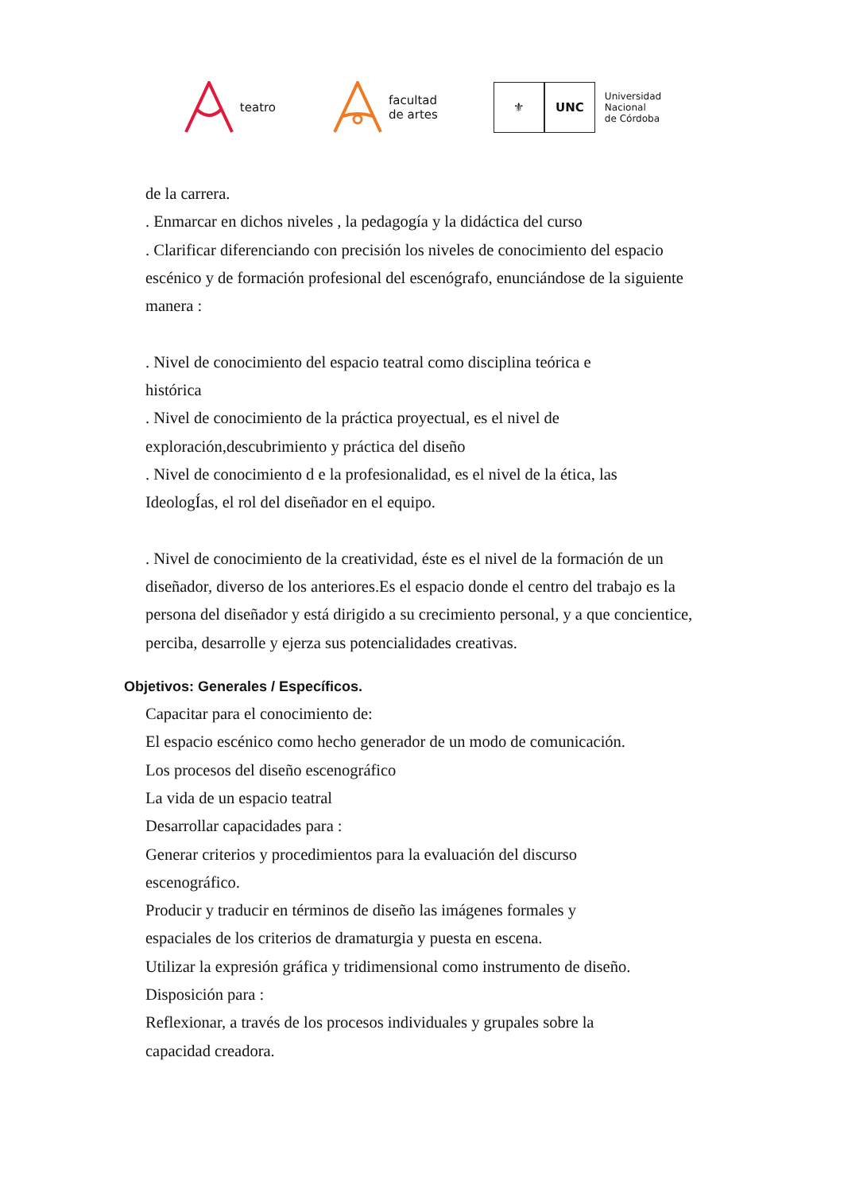teatro
facultad
de artes
⚜ UNC
Universidad
Nacional
de Córdoba
de la carrera.
. Enmarcar en dichos niveles , la pedagogía y la didáctica del curso
. Clarificar diferenciando con precisión los niveles de conocimiento del espacio escénico y de formación profesional del escenógrafo, enunciándose de la siguiente manera :
. Nivel de conocimiento del espacio teatral como disciplina teórica e
histórica
. Nivel de conocimiento de la práctica proyectual, es el nivel de
exploración,descubrimiento y práctica del diseño
. Nivel de conocimiento d e la profesionalidad, es el nivel de la ética, las
IdeologÍas, el rol del diseñador en el equipo.
. Nivel de conocimiento de la creatividad, éste es el nivel de la formación de un diseñador, diverso de los anteriores.Es el espacio donde el centro del trabajo es la persona del diseñador y está dirigido a su crecimiento personal, y a que concientice, perciba, desarrolle y ejerza sus potencialidades creativas.
Objetivos: Generales / Específicos.
Capacitar para el conocimiento de:
El espacio escénico como hecho generador de un modo de comunicación.
Los procesos del diseño escenográfico
La vida de un espacio teatral
Desarrollar capacidades para :
Generar criterios y procedimientos para la evaluación del discurso
escenográfico.
Producir y traducir en términos de diseño las imágenes formales y
espaciales de los criterios de dramaturgia y puesta en escena.
Utilizar la expresión gráfica y tridimensional como instrumento de diseño.
Disposición para :
Reflexionar, a través de los procesos individuales y grupales sobre la
capacidad creadora.